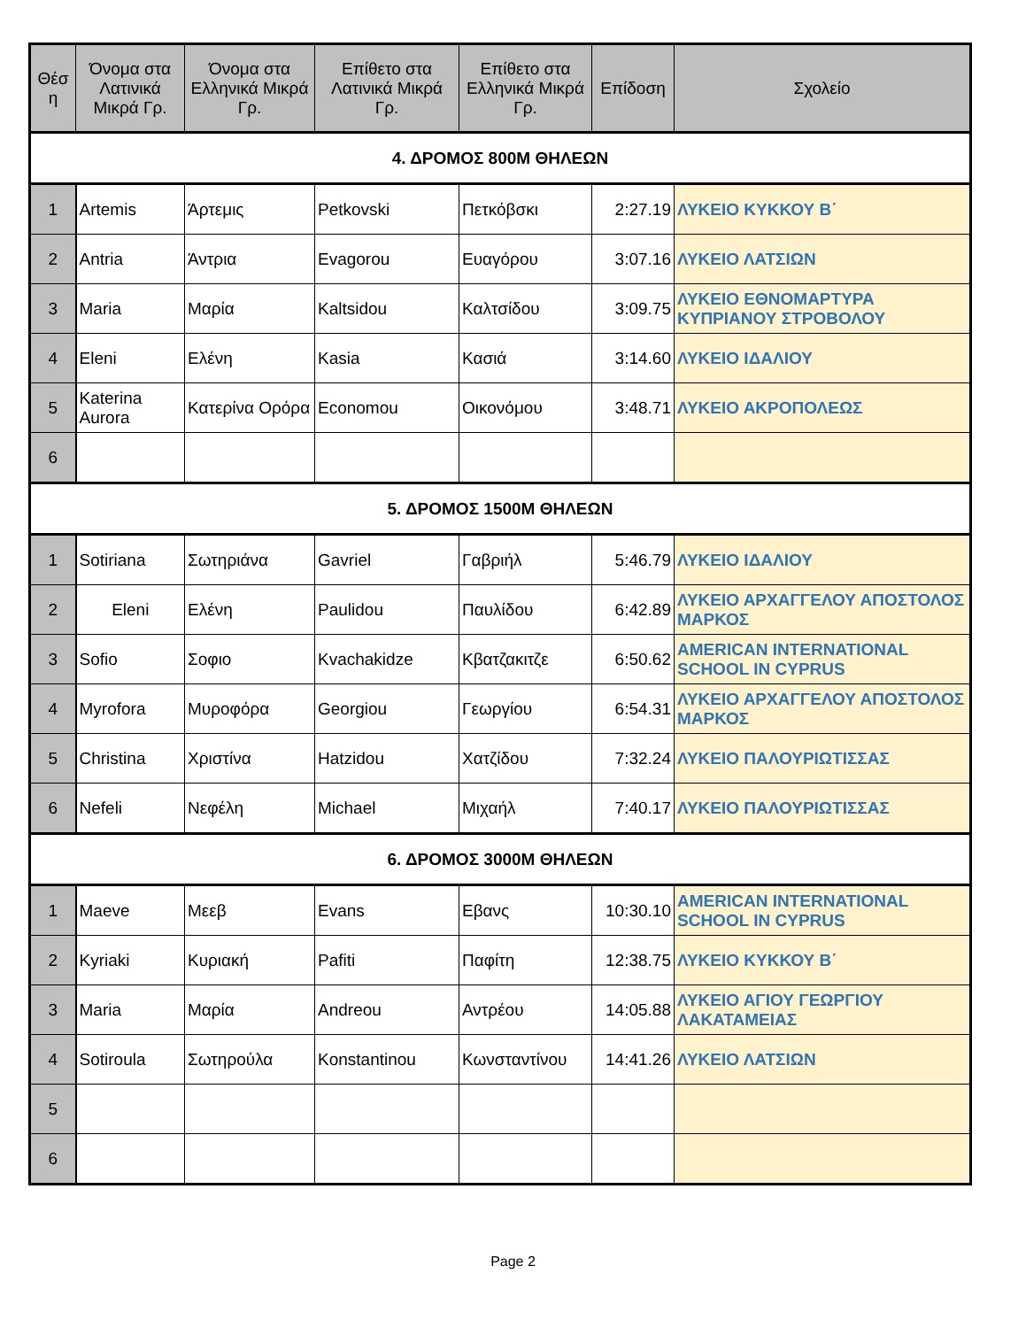| Θέσ η | Όνομα στα Λατινικά Μικρά Γρ. | Όνομα στα Ελληνικά Μικρά Γρ. | Επίθετο στα Λατινικά Μικρά Γρ. | Επίθετο στα Ελληνικά Μικρά Γρ. | Επίδοση | Σχολείο |
| --- | --- | --- | --- | --- | --- | --- |
| 4. ΔΡΟΜΟΣ 800Μ ΘΗΛΕΩΝ | | | | | | |
| 1 | Artemis | Άρτεμις | Petkovski | Πετκόβσκι | 2:27.19 | ΛΥΚΕΙΟ ΚΥΚΚΟΥ Β΄ |
| 2 | Antria | Άντρια | Evagorou | Ευαγόρου | 3:07.16 | ΛΥΚΕΙΟ ΛΑΤΣΙΩΝ |
| 3 | Maria | Μαρία | Kaltsidou | Καλτσίδου | 3:09.75 | ΛΥΚΕΙΟ ΕΘΝΟΜΑΡΤΥΡΑ ΚΥΠΡΙΑΝΟΥ ΣΤΡΟΒΟΛΟΥ |
| 4 | Eleni | Ελένη | Kasia | Κασιά | 3:14.60 | ΛΥΚΕΙΟ ΙΔΑΛΙΟΥ |
| 5 | Katerina Aurora | Κατερίνα Ορόρα | Economou | Οικονόμου | 3:48.71 | ΛΥΚΕΙΟ ΑΚΡΟΠΟΛΕΩΣ |
| 6 | | | | | | |
| 5. ΔΡΟΜΟΣ 1500Μ ΘΗΛΕΩΝ | | | | | | |
| 1 | Sotiriana | Σωτηριάνα | Gavriel | Γαβριήλ | 5:46.79 | ΛΥΚΕΙΟ ΙΔΑΛΙΟΥ |
| 2 | Eleni | Ελένη | Paulidou | Παυλίδου | 6:42.89 | ΛΥΚΕΙΟ ΑΡΧΑΓΓΕΛΟΥ ΑΠΟΣΤΟΛΟΣ ΜΑΡΚΟΣ |
| 3 | Sofio | Σοφιο | Kvachakidze | Κβατζακιτζε | 6:50.62 | AMERICAN INTERNATIONAL SCHOOL IN CYPRUS |
| 4 | Myrofora | Μυροφόρα | Georgiou | Γεωργίου | 6:54.31 | ΛΥΚΕΙΟ ΑΡΧΑΓΓΕΛΟΥ ΑΠΟΣΤΟΛΟΣ ΜΑΡΚΟΣ |
| 5 | Christina | Χριστίνα | Hatzidou | Χατζίδου | 7:32.24 | ΛΥΚΕΙΟ ΠΑΛΟΥΡΙΩΤΙΣΣΑΣ |
| 6 | Nefeli | Νεφέλη | Michael | Μιχαήλ | 7:40.17 | ΛΥΚΕΙΟ ΠΑΛΟΥΡΙΩΤΙΣΣΑΣ |
| 6. ΔΡΟΜΟΣ 3000Μ ΘΗΛΕΩΝ | | | | | | |
| 1 | Maeve | Μεεβ | Evans | Εβανς | 10:30.10 | AMERICAN INTERNATIONAL SCHOOL IN CYPRUS |
| 2 | Kyriaki | Κυριακή | Pafiti | Παφίτη | 12:38.75 | ΛΥΚΕΙΟ ΚΥΚΚΟΥ Β΄ |
| 3 | Maria | Μαρία | Andreou | Αντρέου | 14:05.88 | ΛΥΚΕΙΟ ΑΓΙΟΥ ΓΕΩΡΓΙΟΥ ΛΑΚΑΤΑΜΕΙΑΣ |
| 4 | Sotiroula | Σωτηρούλα | Konstantinou | Κωνσταντίνου | 14:41.26 | ΛΥΚΕΙΟ ΛΑΤΣΙΩΝ |
| 5 | | | | | | |
| 6 | | | | | | |
Page 2